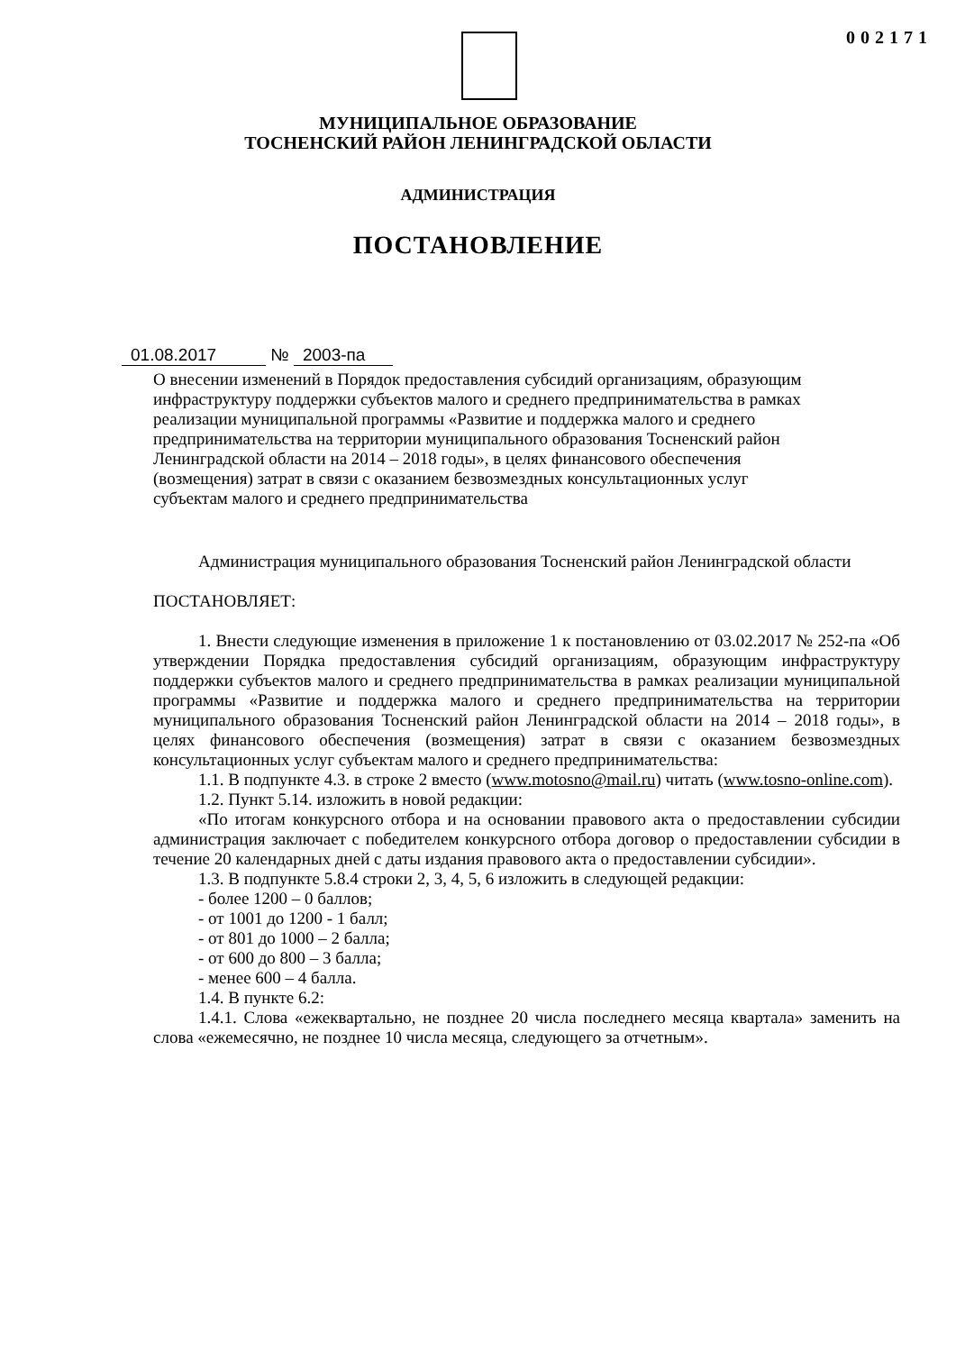002171
МУНИЦИПАЛЬНОЕ ОБРАЗОВАНИЕ
ТОСНЕНСКИЙ РАЙОН ЛЕНИНГРАДСКОЙ ОБЛАСТИ
АДМИНИСТРАЦИЯ
ПОСТАНОВЛЕНИЕ
01.08.2017 № 2003-па
О внесении изменений в Порядок предоставления субсидий организациям, образующим инфраструктуру поддержки субъектов малого и среднего предпринимательства в рамках реализации муниципальной программы «Развитие и поддержка малого и среднего предпринимательства на территории муниципального образования Тосненский район Ленинградской области на 2014 – 2018 годы», в целях финансового обеспечения (возмещения) затрат в связи с оказанием безвозмездных консультационных услуг субъектам малого и среднего предпринимательства
Администрация муниципального образования Тосненский район Ленинградской области
ПОСТАНОВЛЯЕТ:
1. Внести следующие изменения в приложение 1 к постановлению от 03.02.2017 № 252-па «Об утверждении Порядка предоставления субсидий организациям, образующим инфраструктуру поддержки субъектов малого и среднего предпринимательства в рамках реализации муниципальной программы «Развитие и поддержка малого и среднего предпринимательства на территории муниципального образования Тосненский район Ленинградской области на 2014 – 2018 годы», в целях финансового обеспечения (возмещения) затрат в связи с оказанием безвозмездных консультационных услуг субъектам малого и среднего предпринимательства:
1.1. В подпункте 4.3. в строке 2 вместо (www.motosno@mail.ru) читать (www.tosno-online.com).
1.2. Пункт 5.14. изложить в новой редакции:
«По итогам конкурсного отбора и на основании правового акта о предоставлении субсидии администрация заключает с победителем конкурсного отбора договор о предоставлении субсидии в течение 20 календарных дней с даты издания правового акта о предоставлении субсидии».
1.3. В подпункте 5.8.4 строки 2, 3, 4, 5, 6 изложить в следующей редакции:
- более 1200 – 0 баллов;
- от 1001 до 1200 - 1 балл;
- от 801 до 1000 – 2 балла;
- от 600 до 800 – 3 балла;
- менее 600 – 4 балла.
1.4. В пункте 6.2:
1.4.1. Слова «ежеквартально, не позднее 20 числа последнего месяца квартала» заменить на слова «ежемесячно, не позднее 10 числа месяца, следующего за отчетным».